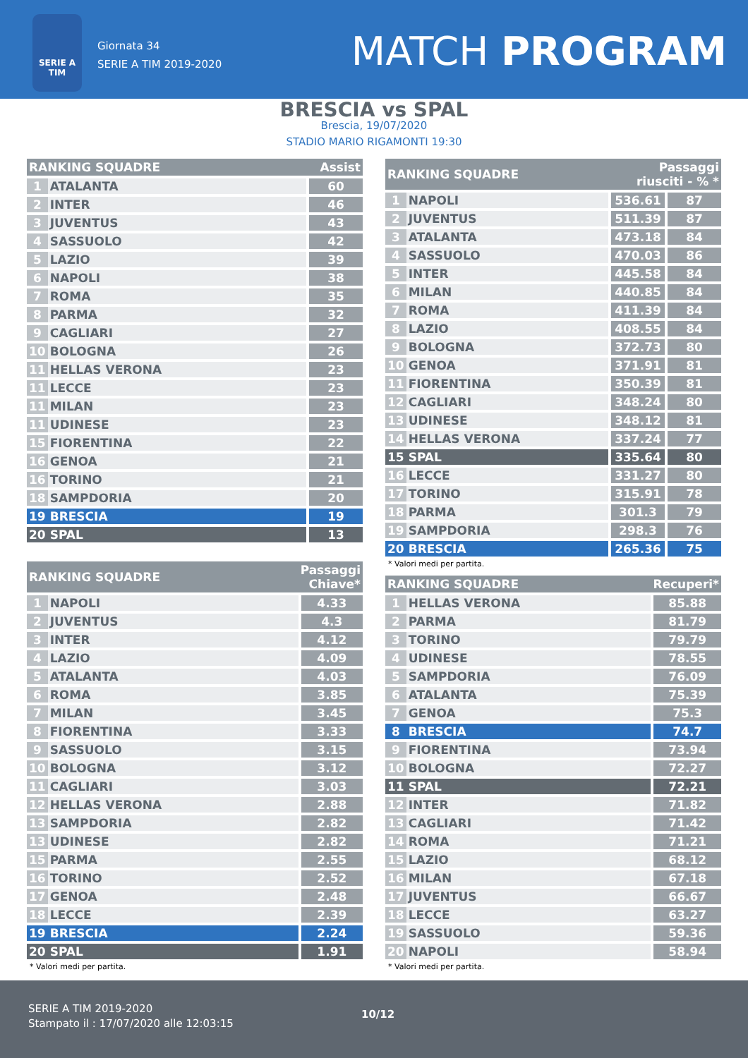SERIE A TIM
Giornata 34
SERIE A TIM 2019-2020
MATCH PROGRAM
BRESCIA vs SPAL
Brescia, 19/07/2020
STADIO MARIO RIGAMONTI 19:30
| RANKING SQUADRE | | Assist |
| --- | --- | --- |
| 1 | ATALANTA | 60 |
| 2 | INTER | 46 |
| 3 | JUVENTUS | 43 |
| 4 | SASSUOLO | 42 |
| 5 | LAZIO | 39 |
| 6 | NAPOLI | 38 |
| 7 | ROMA | 35 |
| 8 | PARMA | 32 |
| 9 | CAGLIARI | 27 |
| 10 | BOLOGNA | 26 |
| 11 | HELLAS VERONA | 23 |
| 11 | LECCE | 23 |
| 11 | MILAN | 23 |
| 11 | UDINESE | 23 |
| 15 | FIORENTINA | 22 |
| 16 | GENOA | 21 |
| 16 | TORINO | 21 |
| 18 | SAMPDORIA | 20 |
| 19 | BRESCIA | 19 |
| 20 | SPAL | 13 |
| RANKING SQUADRE | | Passaggi Chiave* |
| --- | --- | --- |
| 1 | NAPOLI | 4.33 |
| 2 | JUVENTUS | 4.3 |
| 3 | INTER | 4.12 |
| 4 | LAZIO | 4.09 |
| 5 | ATALANTA | 4.03 |
| 6 | ROMA | 3.85 |
| 7 | MILAN | 3.45 |
| 8 | FIORENTINA | 3.33 |
| 9 | SASSUOLO | 3.15 |
| 10 | BOLOGNA | 3.12 |
| 11 | CAGLIARI | 3.03 |
| 12 | HELLAS VERONA | 2.88 |
| 13 | SAMPDORIA | 2.82 |
| 13 | UDINESE | 2.82 |
| 15 | PARMA | 2.55 |
| 16 | TORINO | 2.52 |
| 17 | GENOA | 2.48 |
| 18 | LECCE | 2.39 |
| 19 | BRESCIA | 2.24 |
| 20 | SPAL | 1.91 |
* Valori medi per partita.
| RANKING SQUADRE | | Passaggi riusciti - % * | |
| --- | --- | --- | --- |
| 1 | NAPOLI | 536.61 | 87 |
| 2 | JUVENTUS | 511.39 | 87 |
| 3 | ATALANTA | 473.18 | 84 |
| 4 | SASSUOLO | 470.03 | 86 |
| 5 | INTER | 445.58 | 84 |
| 6 | MILAN | 440.85 | 84 |
| 7 | ROMA | 411.39 | 84 |
| 8 | LAZIO | 408.55 | 84 |
| 9 | BOLOGNA | 372.73 | 80 |
| 10 | GENOA | 371.91 | 81 |
| 11 | FIORENTINA | 350.39 | 81 |
| 12 | CAGLIARI | 348.24 | 80 |
| 13 | UDINESE | 348.12 | 81 |
| 14 | HELLAS VERONA | 337.24 | 77 |
| 15 | SPAL | 335.64 | 80 |
| 16 | LECCE | 331.27 | 80 |
| 17 | TORINO | 315.91 | 78 |
| 18 | PARMA | 301.3 | 79 |
| 19 | SAMPDORIA | 298.3 | 76 |
| 20 | BRESCIA | 265.36 | 75 |
* Valori medi per partita.
| RANKING SQUADRE | | Recuperi* |
| --- | --- | --- |
| 1 | HELLAS VERONA | 85.88 |
| 2 | PARMA | 81.79 |
| 3 | TORINO | 79.79 |
| 4 | UDINESE | 78.55 |
| 5 | SAMPDORIA | 76.09 |
| 6 | ATALANTA | 75.39 |
| 7 | GENOA | 75.3 |
| 8 | BRESCIA | 74.7 |
| 9 | FIORENTINA | 73.94 |
| 10 | BOLOGNA | 72.27 |
| 11 | SPAL | 72.21 |
| 12 | INTER | 71.82 |
| 13 | CAGLIARI | 71.42 |
| 14 | ROMA | 71.21 |
| 15 | LAZIO | 68.12 |
| 16 | MILAN | 67.18 |
| 17 | JUVENTUS | 66.67 |
| 18 | LECCE | 63.27 |
| 19 | SASSUOLO | 59.36 |
| 20 | NAPOLI | 58.94 |
* Valori medi per partita.
SERIE A TIM 2019-2020
Stampato il : 17/07/2020 alle 12:03:15
10/12